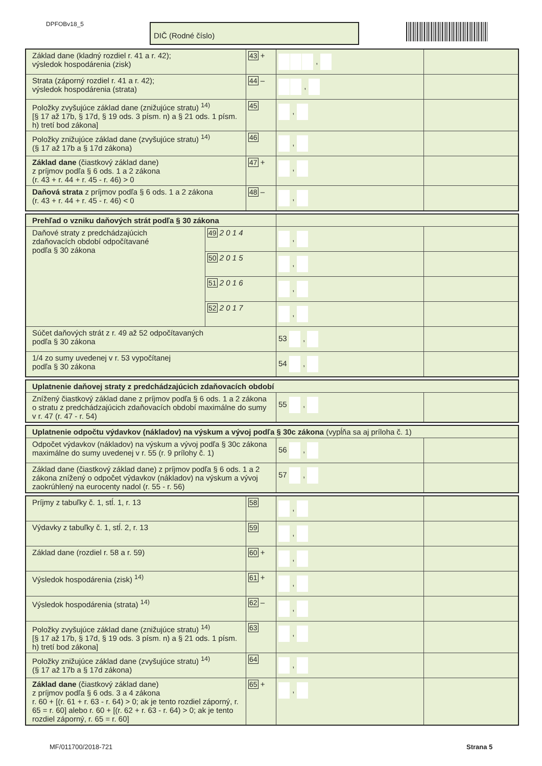DPFOBv18_5 DIČ (Rodné číslo)
| Základ dane (kladný rozdiel r. 41 a r. 42); výsledok hospodárenia (zisk) | 43 + | , | |
| Strata (záporný rozdiel r. 41 a r. 42); výsledok hospodárenia (strata) | 44 – | , | |
| Položky zvyšujúce základ dane (znižujúce stratu) <sup>14)</sup> [§ 17 až 17b, § 17d, § 19 ods. 3 písm. n) a § 21 ods. 1 písm. h) tretí bod zákona] | 45 | , | |
| Položky znižujúce základ dane (zvyšujúce stratu) <sup>14)</sup> (§ 17 až 17b a § 17d zákona) | 46 | , | |
| Základ dane (čiastkový základ dane) z príjmov podľa § 6 ods. 1 a 2 zákona (r. 43 + r. 44 + r. 45 - r. 46) > 0 | 47 + | , | |
| Daňová strata z príjmov podľa § 6 ods. 1 a 2 zákona (r. 43 + r. 44 + r. 45 - r. 46) < 0 | 48 – | , | |
| Prehľad o vzniku daňových strát podľa § 30 zákona | | | |
| Daňové straty z predchádzajúcich zdaňovacích období odpočítavané podľa § 30 zákona | 49 2 0 1 4 | , | |
| | 50 2 0 1 5 | , | |
| | 51 2 0 1 6 | , | |
| | 52 2 0 1 7 | , | |
| Súčet daňových strát z r. 49 až 52 odpočítavaných podľa § 30 zákona | | 53 , | |
| 1/4 zo sumy uvedenej v r. 53 vypočítanej podľa § 30 zákona | | 54 , | |
| Uplatnenie daňovej straty z predchádzajúcich zdaňovacích období | | |
| Znížený čiastkový základ dane z príjmov podľa § 6 ods. 1 a 2 zákona o stratu z predchádzajúcich zdaňovacích období maximálne do sumy v r. 47 (r. 47 - r. 54) | 55 , | |
| Uplatnenie odpočtu výdavkov (nákladov) na výskum a vývoj podľa § 30c zákona (vypĺňa sa aj príloha č. 1) | | |
| Odpočet výdavkov (nákladov) na výskum a vývoj podľa § 30c zákona maximálne do sumy uvedenej v r. 55 (r. 9 prílohy č. 1) | 56 , | |
| Základ dane (čiastkový základ dane) z príjmov podľa § 6 ods. 1 a 2 zákona znížený o odpočet výdavkov (nákladov) na výskum a vývoj zaokrúhlený na eurocenty nadol (r. 55 - r. 56) | 57 , | |
| Príjmy z tabuľky č. 1, stĺ. 1, r. 13 | 58 | , | |
| Výdavky z tabuľky č. 1, stĺ. 2, r. 13 | 59 | , | |
| Základ dane (rozdiel r. 58 a r. 59) | 60 + | , | |
| Výsledok hospodárenia (zisk) <sup>14)</sup> | 61 + | , | |
| Výsledok hospodárenia (strata) <sup>14)</sup> | 62 – | , | |
| Položky zvyšujúce základ dane (znižujúce stratu) <sup>14)</sup> [§ 17 až 17b, § 17d, § 19 ods. 3 písm. n) a § 21 ods. 1 písm. h) tretí bod zákona] | 63 | , | |
| Položky znižujúce základ dane (zvyšujúce stratu) <sup>14)</sup> (§ 17 až 17b a § 17d zákona) | 64 | , | |
| Základ dane (čiastkový základ dane) z príjmov podľa § 6 ods. 3 a 4 zákona r. 60 + [(r. 61 + r. 63 - r. 64) > 0; ak je tento rozdiel záporný, r. 65 = r. 60] alebo r. 60 + [(r. 62 + r. 63 - r. 64) > 0; ak je tento rozdiel záporný, r. 65 = r. 60] | 65 + | , | |
MF/011700/2018-721 Strana 5